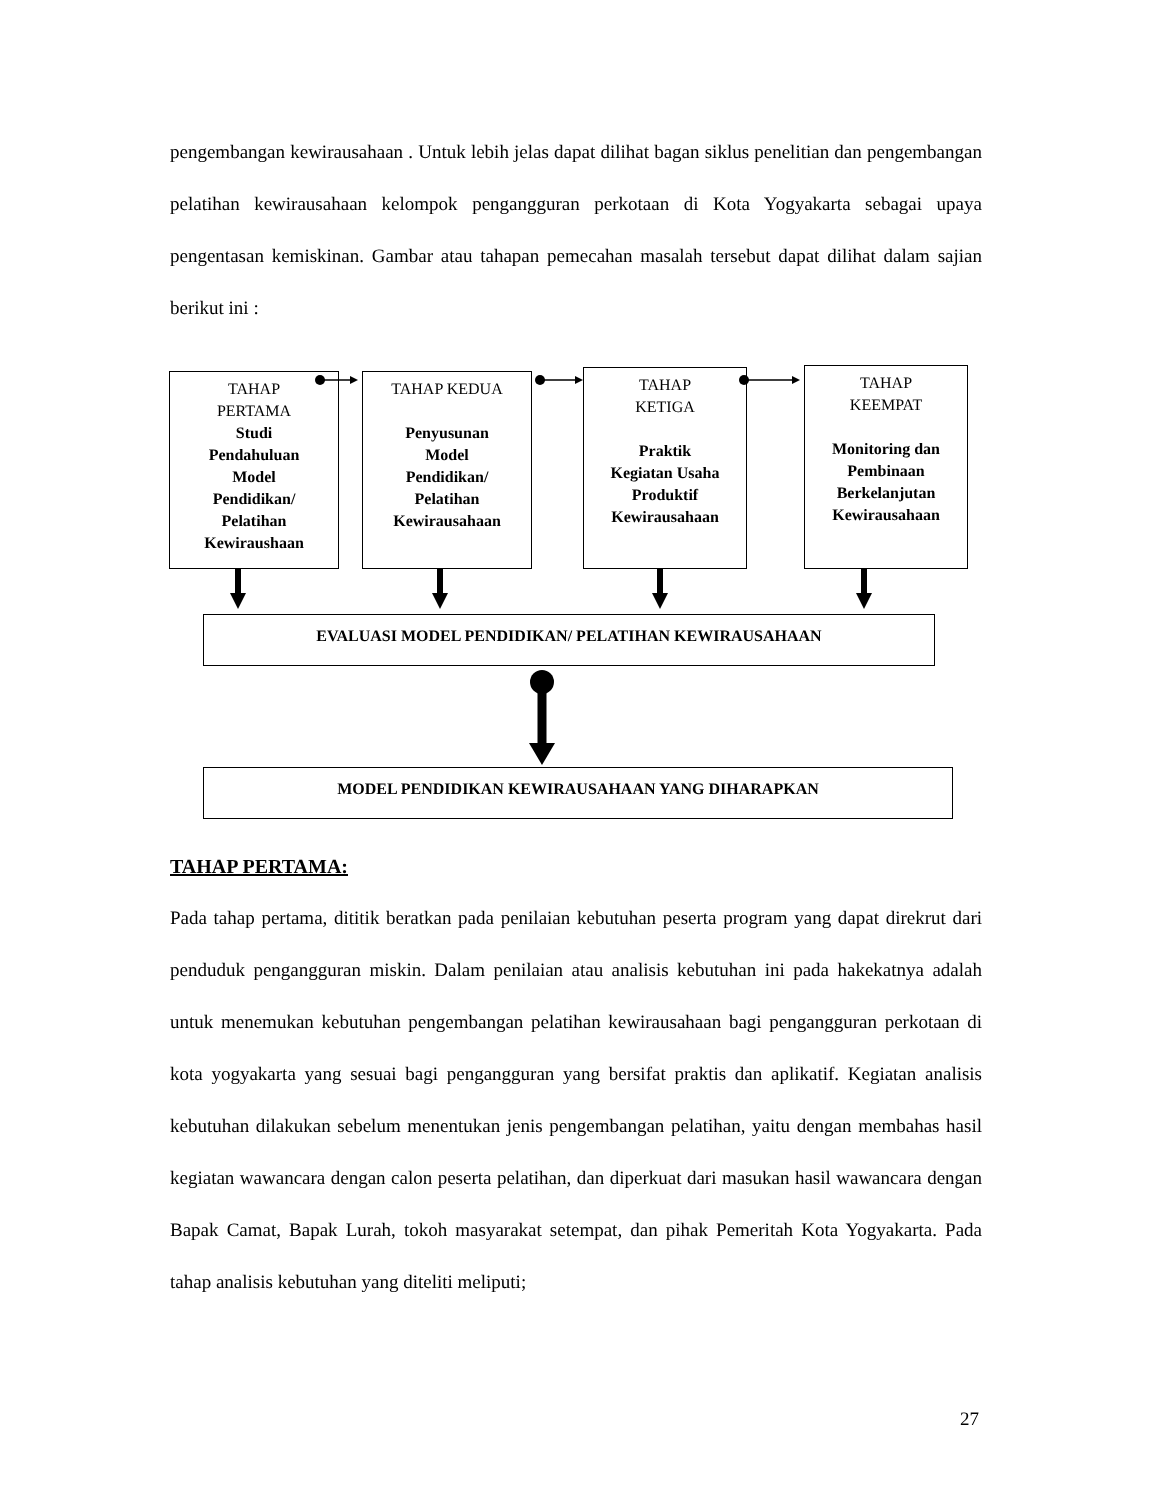pengembangan kewirausahaan . Untuk lebih jelas dapat dilihat bagan siklus penelitian dan pengembangan pelatihan kewirausahaan kelompok pengangguran perkotaan di Kota Yogyakarta sebagai upaya pengentasan kemiskinan. Gambar atau tahapan pemecahan masalah tersebut dapat dilihat dalam sajian berikut ini :
TAHAP
PERTAMA
Studi
Pendahuluan
Model
Pendidikan/
Pelatihan
Kewiraushaan
TAHAP KEDUA
Penyusunan
Model
Pendidikan/
Pelatihan
Kewirausahaan
TAHAP
KETIGA
Praktik
Kegiatan Usaha
Produktif
Kewirausahaan
TAHAP
KEEMPAT
Monitoring dan
Pembinaan
Berkelanjutan
Kewirausahaan
EVALUASI MODEL PENDIDIKAN/ PELATIHAN KEWIRAUSAHAAN
MODEL PENDIDIKAN KEWIRAUSAHAAN YANG DIHARAPKAN
TAHAP PERTAMA:
Pada tahap pertama, dititik beratkan pada penilaian kebutuhan peserta program yang dapat direkrut dari penduduk pengangguran miskin. Dalam penilaian atau analisis kebutuhan ini pada hakekatnya adalah untuk menemukan kebutuhan pengembangan pelatihan kewirausahaan bagi pengangguran perkotaan di kota yogyakarta yang sesuai bagi pengangguran yang bersifat praktis dan aplikatif. Kegiatan analisis kebutuhan dilakukan sebelum menentukan jenis pengembangan pelatihan, yaitu dengan membahas hasil kegiatan wawancara dengan calon peserta pelatihan, dan diperkuat dari masukan hasil wawancara dengan Bapak Camat, Bapak Lurah, tokoh masyarakat setempat, dan pihak Pemeritah Kota Yogyakarta. Pada tahap analisis kebutuhan yang diteliti meliputi;
27